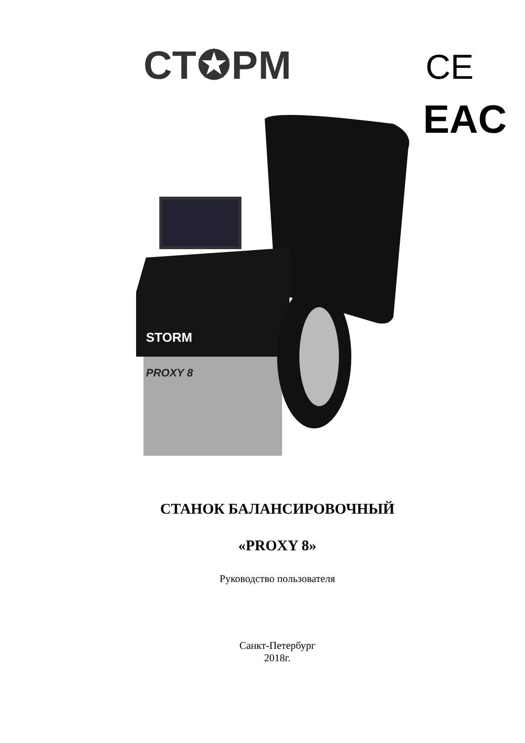СТ✪РМ CE
EAC
STORM
PROXY 8
СТАНОК БАЛАНСИРОВОЧНЫЙ
«PROXY 8»
Руководство пользователя
Санкт-Петербург
2018г.